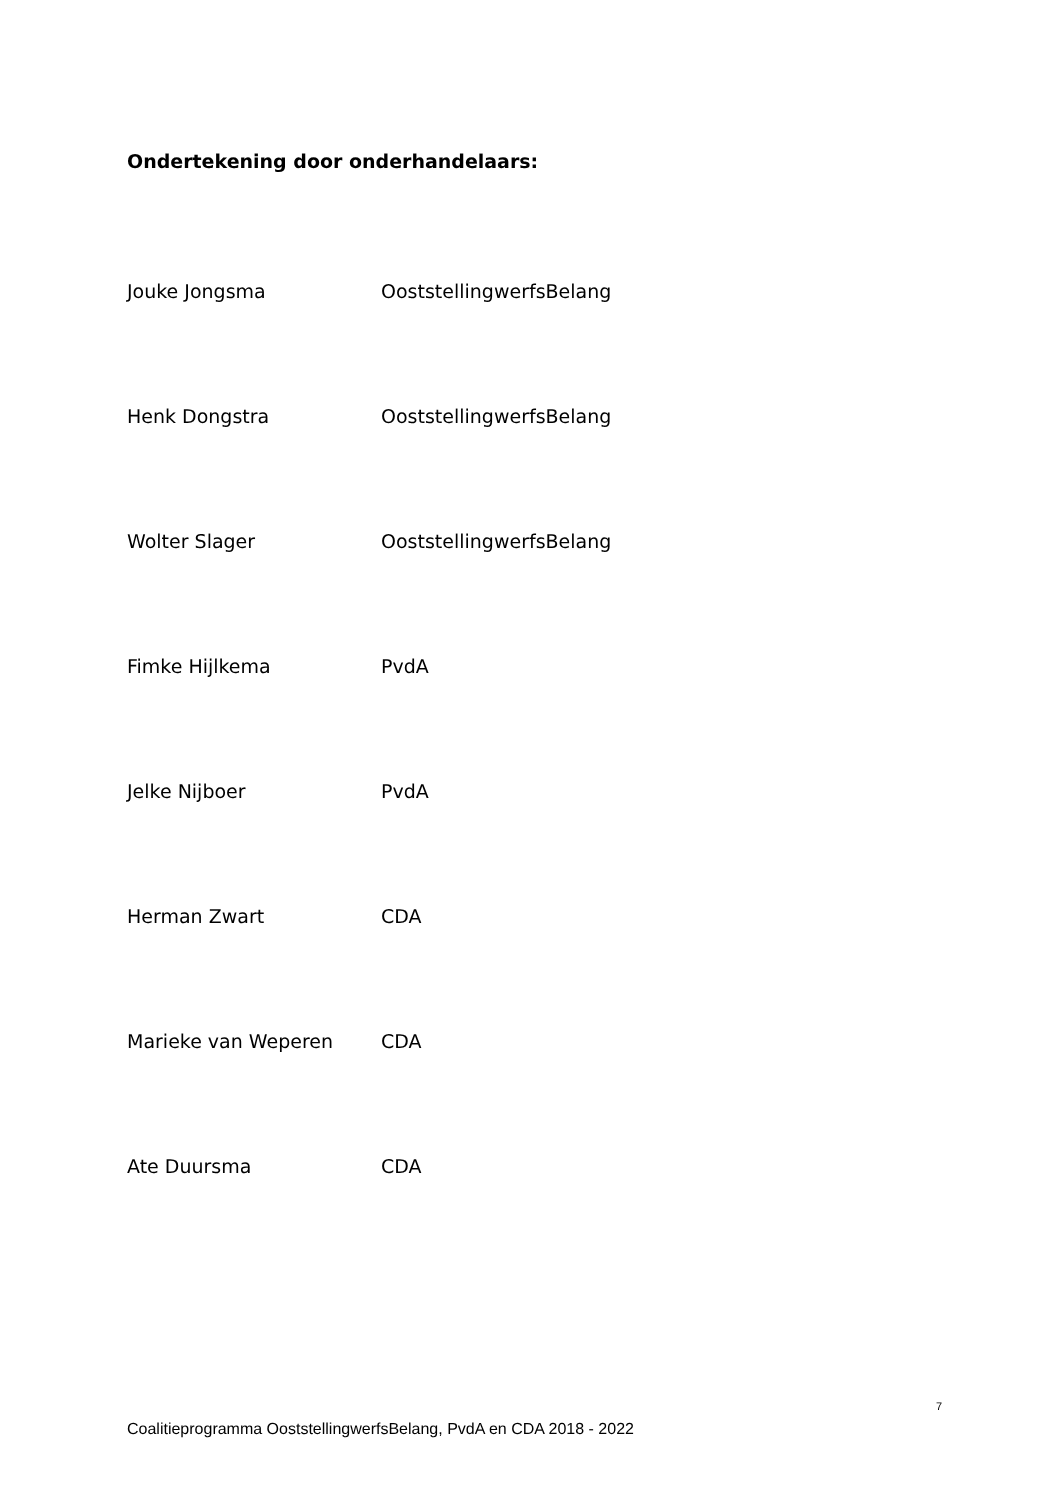Ondertekening door onderhandelaars:
Jouke Jongsma OoststellingwerfsBelang
Henk Dongstra OoststellingwerfsBelang
Wolter Slager OoststellingwerfsBelang
Fimke Hijlkema PvdA
Jelke Nijboer PvdA
Herman Zwart CDA
Marieke van Weperen CDA
Ate Duursma CDA
7
Coalitieprogramma OoststellingwerfsBelang, PvdA en CDA 2018 - 2022